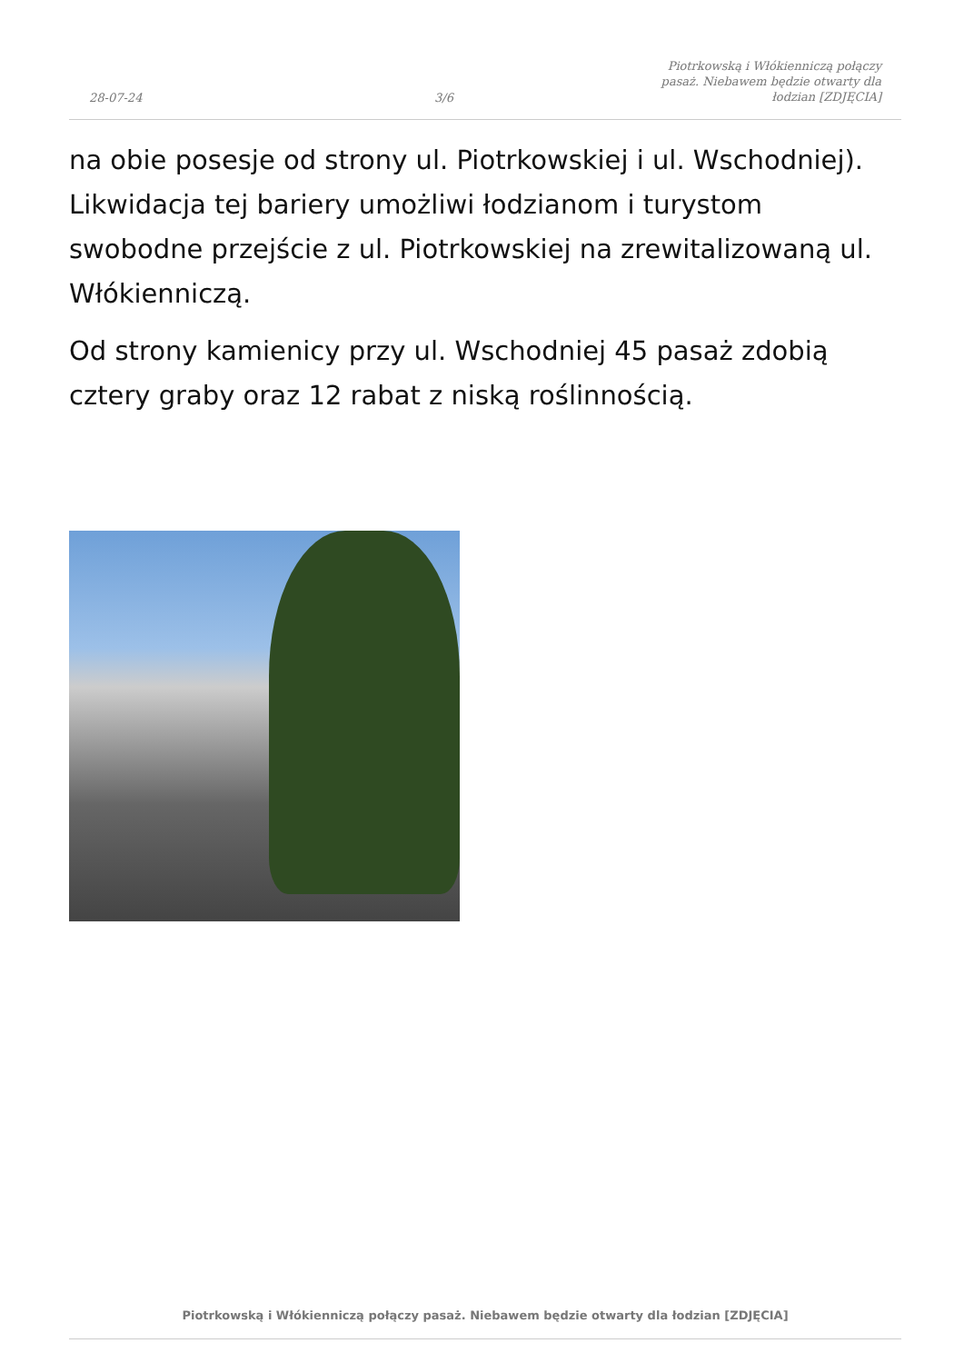28-07-24
3/6
Piotrkowską i Włókienniczą połączy pasaż. Niebawem będzie otwarty dla łodzian [ZDJĘCIA]
na obie posesje od strony ul. Piotrkowskiej i ul. Wschodniej). Likwidacja tej bariery umożliwi łodzianom i turystom swobodne przejście z ul. Piotrkowskiej na zrewitalizowaną ul. Włókienniczą.
Od strony kamienicy przy ul. Wschodniej 45 pasaż zdobią cztery graby oraz 12 rabat z niską roślinnością.
Piotrkowską i Włókienniczą połączy pasaż. Niebawem będzie otwarty dla łodzian [ZDJĘCIA]